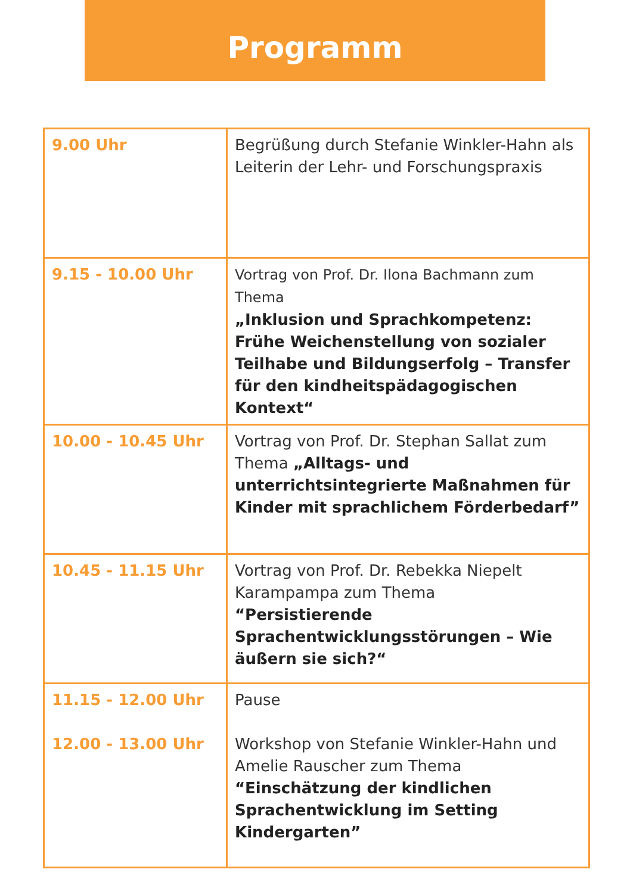Programm
| 9.00 Uhr | Begrüßung durch Stefanie Winkler-Hahn als Leiterin der Lehr- und Forschungspraxis |
| 9.15 - 10.00 Uhr | Vortrag von Prof. Dr. Ilona Bachmann zum Thema „Inklusion und Sprachkompetenz: Frühe Weichenstellung von sozialer Teilhabe und Bildungserfolg – Transfer für den kindheits­pädagogischen Kontext“ |
| 10.00 - 10.45 Uhr | Vortrag von Prof. Dr. Stephan Sallat zum Thema „Alltags- und unterrichtsintegrierte Maßnahmen für Kinder mit sprachlichem Förderbedarf” |
| 10.45 - 11.15 Uhr | Vortrag von Prof. Dr. Rebekka Niepelt Karam­pampa zum Thema “Persistierende Sprachentwicklungsstörun­gen – Wie äußern sie sich?“ |
| 11.15 - 12.00 Uhr 12.00 - 13.00 Uhr | Pause Workshop von Stefanie Winkler-Hahn und Amelie Rauscher zum Thema “Einschätzung der kindlichen Sprachent­wicklung im Setting Kindergarten” |